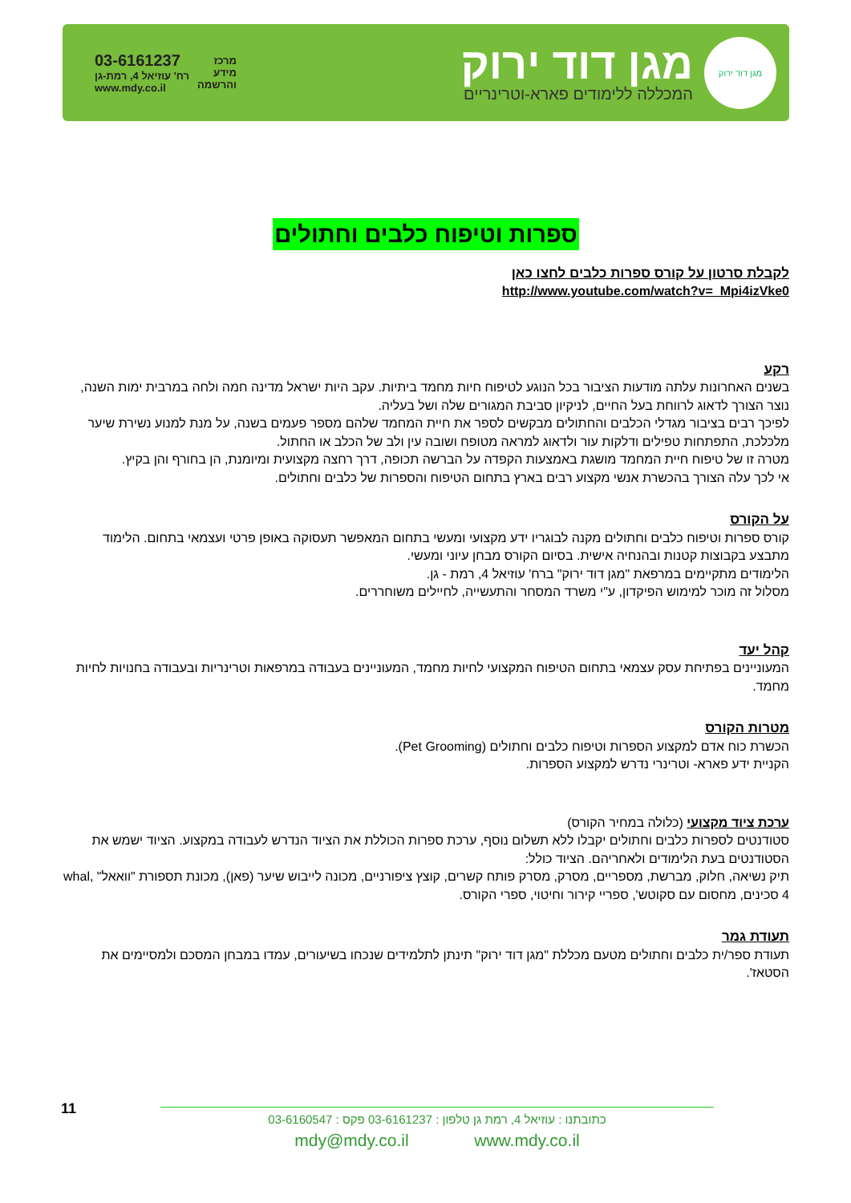מגן דוד ירוק
מגן דוד ירוק
המכללה ללימודים פארא-וטרינריים
מרכז
מידע
והרשמה
03-6161237
רח' עוזיאל 4, רמת-גן
www.mdy.co.il
ספרות וטיפוח כלבים וחתולים
לקבלת סרטון על קורס ספרות כלבים לחצו כאן
http://www.youtube.com/watch?v=_Mpi4izVke0
רקע
בשנים האחרונות עלתה מודעות הציבור בכל הנוגע לטיפוח חיות מחמד ביתיות. עקב היות ישראל מדינה חמה ולחה במרבית ימות השנה, נוצר הצורך לדאוג לרווחת בעל החיים, לניקיון סביבת המגורים שלה ושל בעליה.
לפיכך רבים בציבור מגדלי הכלבים והחתולים מבקשים לספר את חיית המחמד שלהם מספר פעמים בשנה, על מנת למנוע נשירת שיער מלכלכת, התפתחות טפילים ודלקות עור ולדאוג למראה מטופח ושובה עין ולב של הכלב או החתול.
מטרה זו של טיפוח חיית המחמד מושגת באמצעות הקפדה על הברשה תכופה, דרך רחצה מקצועית ומיומנת, הן בחורף והן בקיץ.
אי לכך עלה הצורך בהכשרת אנשי מקצוע רבים בארץ בתחום הטיפוח והספרות של כלבים וחתולים.
על הקורס
קורס ספרות וטיפוח כלבים וחתולים מקנה לבוגריו ידע מקצועי ומעשי בתחום המאפשר תעסוקה באופן פרטי ועצמאי בתחום. הלימוד מתבצע בקבוצות קטנות ובהנחיה אישית. בסיום הקורס מבחן עיוני ומעשי.
הלימודים מתקיימים במרפאת "מגן דוד ירוק" ברח' עוזיאל 4, רמת - גן.
מסלול זה מוכר למימוש הפיקדון, ע"י משרד המסחר והתעשייה, לחיילים משוחררים.
קהל יעד
המעוניינים בפתיחת עסק עצמאי בתחום הטיפוח המקצועי לחיות מחמד, המעוניינים בעבודה במרפאות וטרינריות ובעבודה בחנויות לחיות מחמד.
מטרות הקורס
הכשרת כוח אדם למקצוע הספרות וטיפוח כלבים וחתולים (Pet Grooming).
הקניית ידע פארא- וטרינרי נדרש למקצוע הספרות.
ערכת ציוד מקצועי (כלולה במחיר הקורס)
סטודנטים לספרות כלבים וחתולים יקבלו ללא תשלום נוסף, ערכת ספרות הכוללת את הציוד הנדרש לעבודה במקצוע. הציוד ישמש את הסטודנטים בעת הלימודים ולאחריהם. הציוד כולל:
תיק נשיאה, חלוק, מברשת, מספריים, מסרק, מסרק פותח קשרים, קוצץ ציפורניים, מכונה לייבוש שיער (פאן), מכונת תספורת "וואאל" whal, 4 סכינים, מחסום עם סקוטש', ספריי קירור וחיטוי, ספרי הקורס.
תעודת גמר
תעודת ספר/ית כלבים וחתולים מטעם מכללת "מגן דוד ירוק" תינתן לתלמידים שנכחו בשיעורים, עמדו במבחן המסכם ולמסיימים את הסטאז'.
11
כתובתנו : עוזיאל 4, רמת גן טלפון : 03-6161237 פקס : 03-6160547
mdy@mdy.co.il www.mdy.co.il